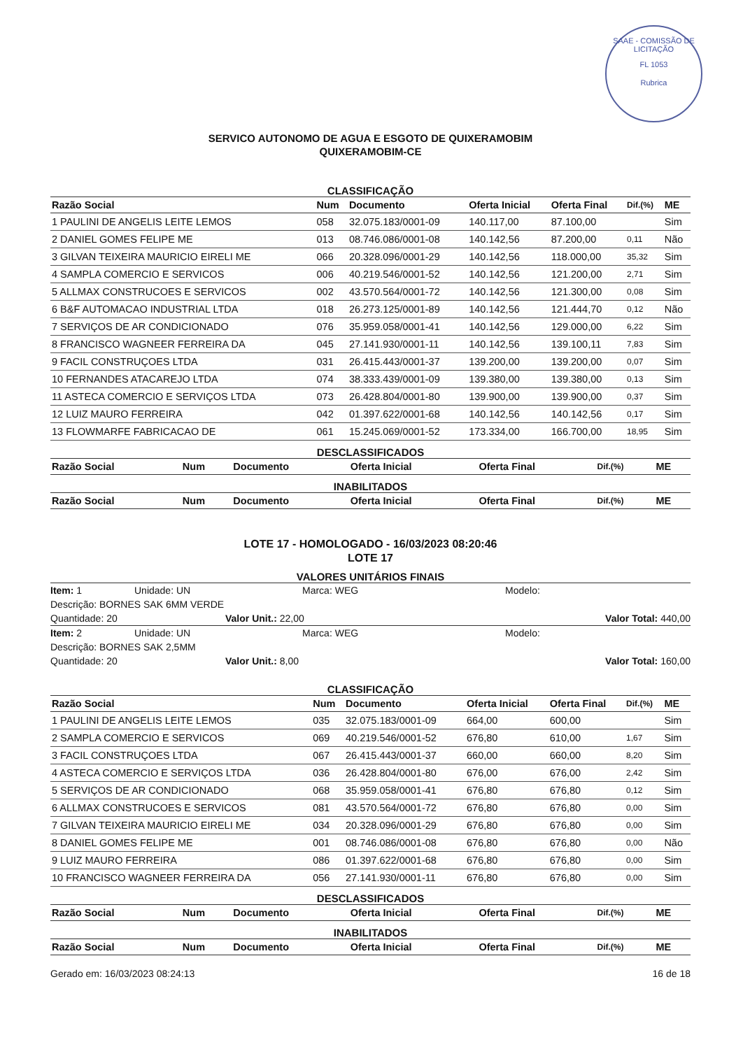SAAE - COMISSÃO DE LICITAÇÃO
FL 1053
Rubrica
SERVICO AUTONOMO DE AGUA E ESGOTO DE QUIXERAMOBIM
QUIXERAMOBIM-CE
CLASSIFICAÇÃO
| Razão Social | Num | Documento | Oferta Inicial | Oferta Final | Dif.(%) | ME |
| --- | --- | --- | --- | --- | --- | --- |
| 1 PAULINI DE ANGELIS LEITE LEMOS | 058 | 32.075.183/0001-09 | 140.117,00 | 87.100,00 | | Sim |
| 2 DANIEL GOMES FELIPE ME | 013 | 08.746.086/0001-08 | 140.142,56 | 87.200,00 | 0,11 | Não |
| 3 GILVAN TEIXEIRA MAURICIO EIRELI ME | 066 | 20.328.096/0001-29 | 140.142,56 | 118.000,00 | 35,32 | Sim |
| 4 SAMPLA COMERCIO E SERVICOS | 006 | 40.219.546/0001-52 | 140.142,56 | 121.200,00 | 2,71 | Sim |
| 5 ALLMAX CONSTRUCOES E SERVICOS | 002 | 43.570.564/0001-72 | 140.142,56 | 121.300,00 | 0,08 | Sim |
| 6 B&F AUTOMACAO INDUSTRIAL LTDA | 018 | 26.273.125/0001-89 | 140.142,56 | 121.444,70 | 0,12 | Não |
| 7 SERVIÇOS DE AR CONDICIONADO | 076 | 35.959.058/0001-41 | 140.142,56 | 129.000,00 | 6,22 | Sim |
| 8 FRANCISCO WAGNEER FERREIRA DA | 045 | 27.141.930/0001-11 | 140.142,56 | 139.100,11 | 7,83 | Sim |
| 9 FACIL CONSTRUÇOES LTDA | 031 | 26.415.443/0001-37 | 139.200,00 | 139.200,00 | 0,07 | Sim |
| 10 FERNANDES ATACAREJO LTDA | 074 | 38.333.439/0001-09 | 139.380,00 | 139.380,00 | 0,13 | Sim |
| 11 ASTECA COMERCIO E SERVIÇOS LTDA | 073 | 26.428.804/0001-80 | 139.900,00 | 139.900,00 | 0,37 | Sim |
| 12 LUIZ MAURO FERREIRA | 042 | 01.397.622/0001-68 | 140.142,56 | 140.142,56 | 0,17 | Sim |
| 13 FLOWMARFE FABRICACAO DE | 061 | 15.245.069/0001-52 | 173.334,00 | 166.700,00 | 18,95 | Sim |
DESCLASSIFICADOS
| Razão Social | Num | Documento | Oferta Inicial | Oferta Final | Dif.(%) | ME |
| --- | --- | --- | --- | --- | --- | --- |
INABILITADOS
| Razão Social | Num | Documento | Oferta Inicial | Oferta Final | Dif.(%) | ME |
| --- | --- | --- | --- | --- | --- | --- |
LOTE 17 - HOMOLOGADO - 16/03/2023 08:20:46
LOTE 17
VALORES UNITÁRIOS FINAIS
Item: 1 Unidade: UN Marca: WEG Modelo:
Descrição: BORNES SAK 6MM VERDE
Quantidade: 20 Valor Unit.: 22,00 Valor Total: 440,00
Item: 2 Unidade: UN Marca: WEG Modelo:
Descrição: BORNES SAK 2,5MM
Quantidade: 20 Valor Unit.: 8,00 Valor Total: 160,00
CLASSIFICAÇÃO
| Razão Social | Num | Documento | Oferta Inicial | Oferta Final | Dif.(%) | ME |
| --- | --- | --- | --- | --- | --- | --- |
| 1 PAULINI DE ANGELIS LEITE LEMOS | 035 | 32.075.183/0001-09 | 664,00 | 600,00 | | Sim |
| 2 SAMPLA COMERCIO E SERVICOS | 069 | 40.219.546/0001-52 | 676,80 | 610,00 | 1,67 | Sim |
| 3 FACIL CONSTRUÇOES LTDA | 067 | 26.415.443/0001-37 | 660,00 | 660,00 | 8,20 | Sim |
| 4 ASTECA COMERCIO E SERVIÇOS LTDA | 036 | 26.428.804/0001-80 | 676,00 | 676,00 | 2,42 | Sim |
| 5 SERVIÇOS DE AR CONDICIONADO | 068 | 35.959.058/0001-41 | 676,80 | 676,80 | 0,12 | Sim |
| 6 ALLMAX CONSTRUCOES E SERVICOS | 081 | 43.570.564/0001-72 | 676,80 | 676,80 | 0,00 | Sim |
| 7 GILVAN TEIXEIRA MAURICIO EIRELI ME | 034 | 20.328.096/0001-29 | 676,80 | 676,80 | 0,00 | Sim |
| 8 DANIEL GOMES FELIPE ME | 001 | 08.746.086/0001-08 | 676,80 | 676,80 | 0,00 | Não |
| 9 LUIZ MAURO FERREIRA | 086 | 01.397.622/0001-68 | 676,80 | 676,80 | 0,00 | Sim |
| 10 FRANCISCO WAGNEER FERREIRA DA | 056 | 27.141.930/0001-11 | 676,80 | 676,80 | 0,00 | Sim |
DESCLASSIFICADOS
| Razão Social | Num | Documento | Oferta Inicial | Oferta Final | Dif.(%) | ME |
| --- | --- | --- | --- | --- | --- | --- |
INABILITADOS
| Razão Social | Num | Documento | Oferta Inicial | Oferta Final | Dif.(%) | ME |
| --- | --- | --- | --- | --- | --- | --- |
Gerado em: 16/03/2023 08:24:13 16 de 18